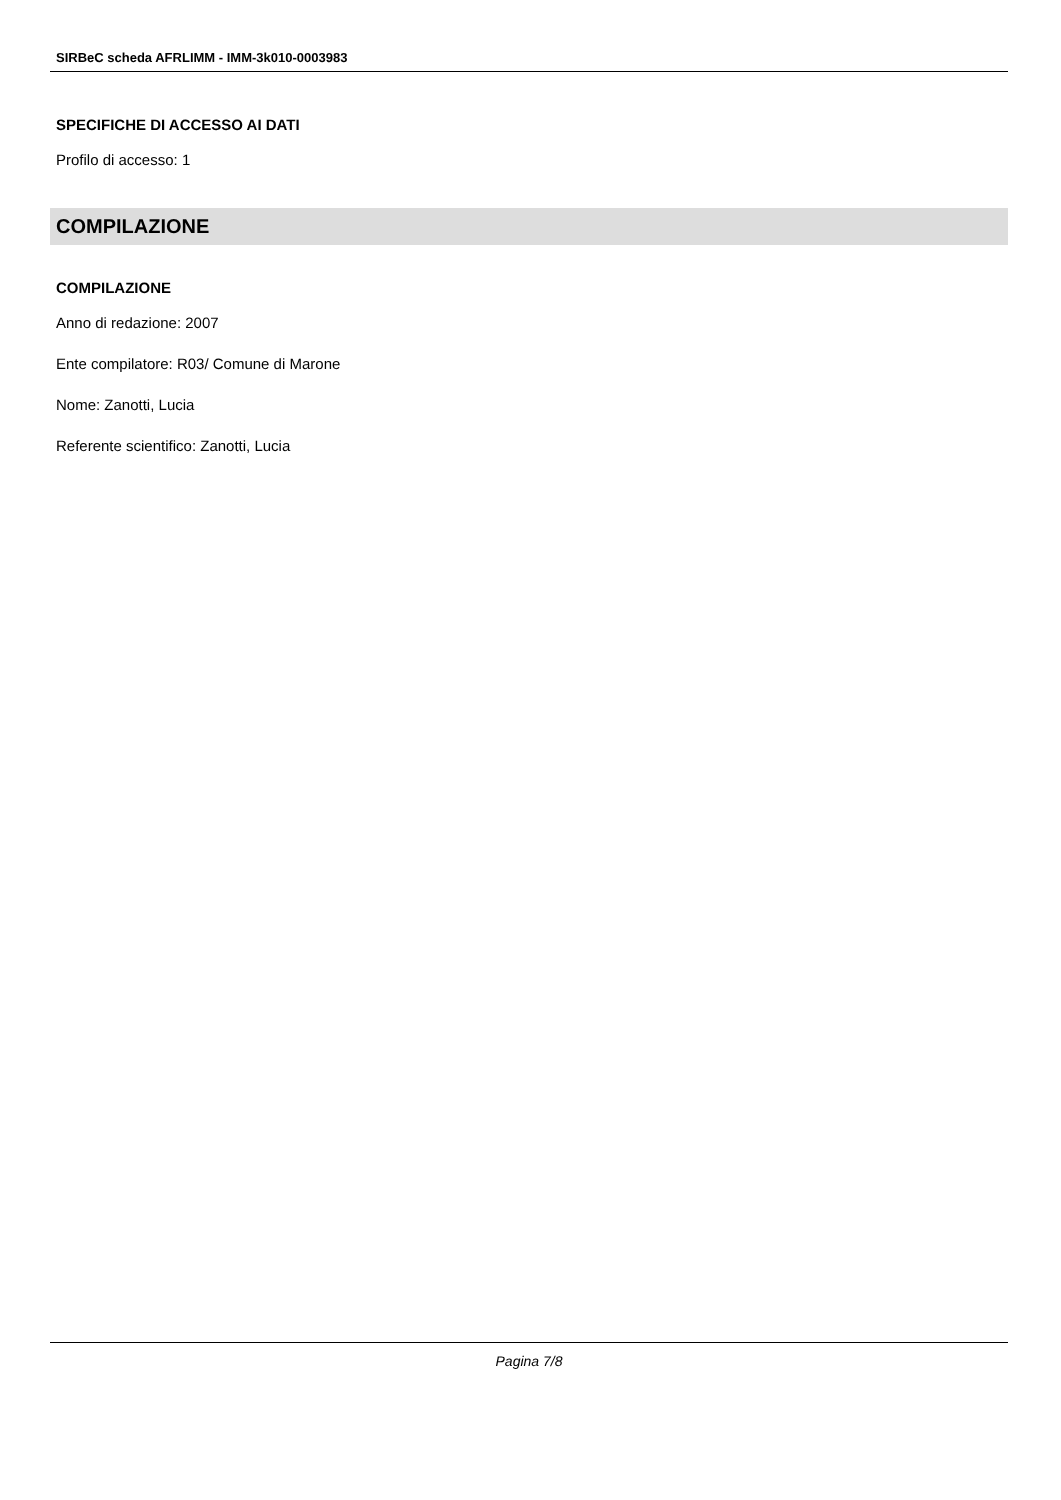SIRBeC scheda AFRLIMM - IMM-3k010-0003983
SPECIFICHE DI ACCESSO AI DATI
Profilo di accesso: 1
COMPILAZIONE
COMPILAZIONE
Anno di redazione: 2007
Ente compilatore: R03/ Comune di Marone
Nome: Zanotti, Lucia
Referente scientifico: Zanotti, Lucia
Pagina 7/8